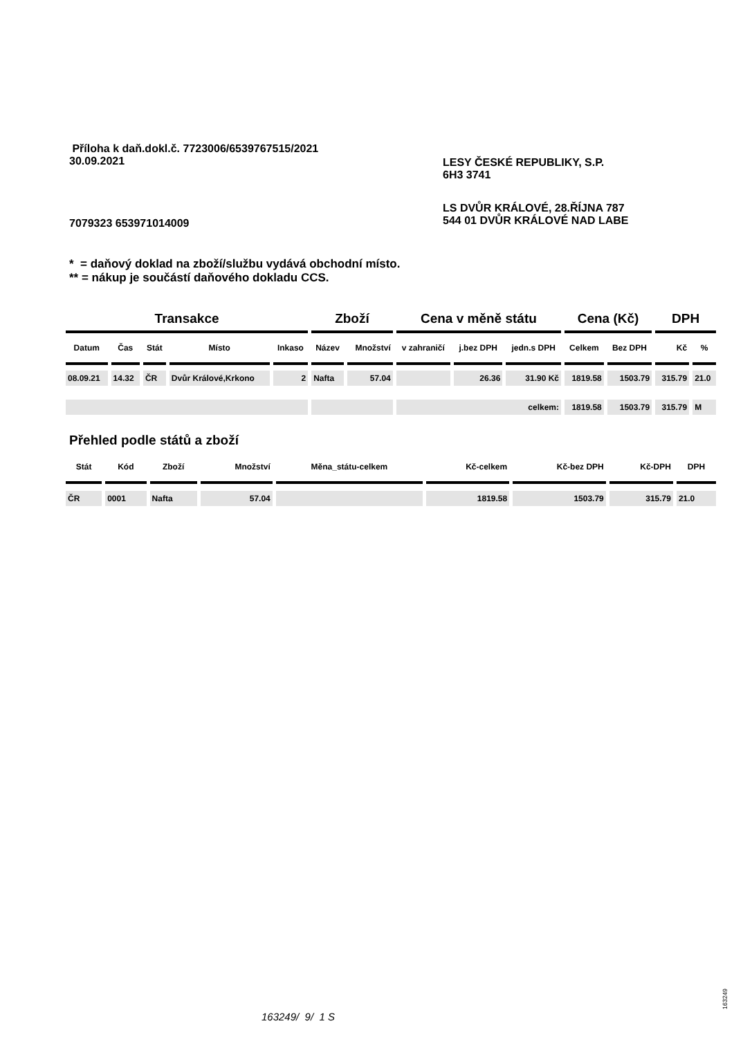Příloha k daň.dokl.č. 7723006/6539767515/2021
30.09.2021
LESY ČESKÉ REPUBLIKY, S.P.
6H3 3741
7079323 653971014009
LS DVŮR KRÁLOVÉ, 28.ŘÍJNA 787
544 01 DVŮR KRÁLOVÉ NAD LABE
* = daňový doklad na zboží/službu vydává obchodní místo.
** = nákup je součástí daňového dokladu CCS.
| Transakce | | | | | Zboží | | Cena v měně státu | | | Cena (Kč) | | DPH | |
| --- | --- | --- | --- | --- | --- | --- | --- | --- | --- | --- | --- | --- | --- |
| Datum | Čas | Stát | Místo | Inkaso | Název | Množství | v zahraničí | j.bez DPH | jedn.s DPH | Celkem | Bez DPH | Kč | % |
| 08.09.21 | 14.32 | ČR | Dvůr Králové,Krkono | 2 | Nafta | 57.04 | | 26.36 | 31.90 Kč | 1819.58 | 1503.79 | 315.79 | 21.0 |
| | | | | | | | celkem: | | | 1819.58 | 1503.79 | 315.79 | M |
Přehled podle států a zboží
| Stát | Kód | Zboží | Množství | Měna_státu-celkem | Kč-celkem | Kč-bez DPH | Kč-DPH | DPH |
| --- | --- | --- | --- | --- | --- | --- | --- | --- |
| ČR | 0001 | Nafta | 57.04 | | 1819.58 | 1503.79 | 315.79 | 21.0 |
163249/ 9/ 1 S
163249